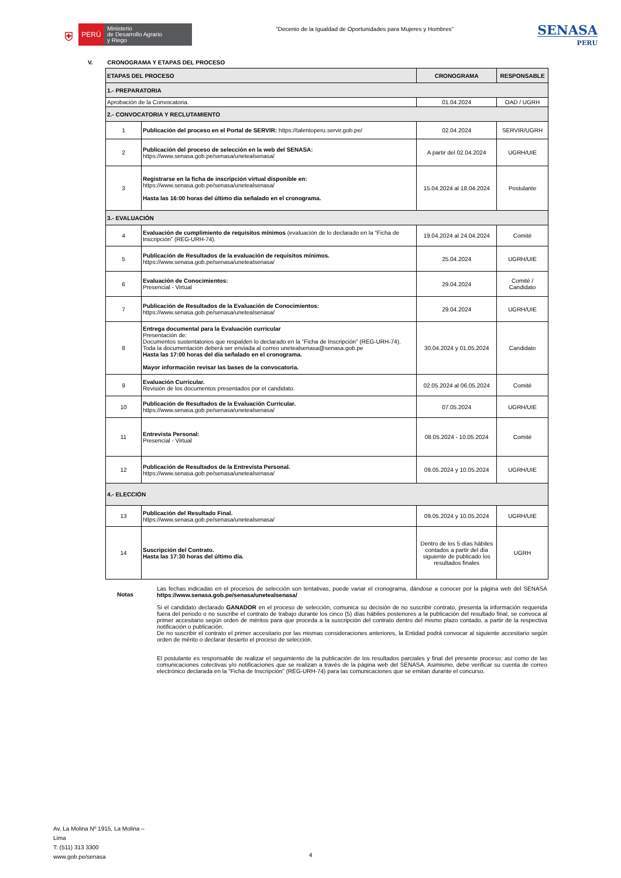⛨
PERÚ
Ministerio
de Desarrollo Agrario
y Riego
"Decenio de la Igualdad de Oportunidades para Mujeres y Hombres"
SENASA
PERU
V. CRONOGRAMA Y ETAPAS DEL PROCESO
| ETAPAS DEL PROCESO | | CRONOGRAMA | RESPONSABLE |
| --- | --- | --- | --- |
| 1.- PREPARATORIA | | | |
| Aprobación de la Convocatoria. | | 01.04.2024 | OAD / UGRH |
| 2.- CONVOCATORIA Y RECLUTAMIENTO | | | |
| 1 | Publicación del proceso en el Portal de SERVIR: https://talentoperu.servir.gob.pe/ | 02.04.2024 | SERVIR/UGRH |
| 2 | Publicación del proceso de selección en la web del SENASA: https://www.senasa.gob.pe/senasa/unetealsenasa/ | A partir del 02.04.2024 | UGRH/UIE |
| 3 | Registrarse en la ficha de inscripción virtual disponible en: https://www.senasa.gob.pe/senasa/unetealsenasa/ Hasta las 16:00 horas del último día señalado en el cronograma. | 15.04.2024 al 18.04.2024 | Postulante |
| 3.- EVALUACIÓN | | | |
| 4 | Evaluación de cumplimiento de requisitos mínimos (evaluación de lo declarado en la “Ficha de Inscripción” (REG-URH-74). | 19.04.2024 al 24.04.2024 | Comité |
| 5 | Publicación de Resultados de la evaluación de requisitos mínimos. https://www.senasa.gob.pe/senasa/unetealsenasa/ | 25.04.2024 | UGRH/UIE |
| 6 | Evaluación de Conocimientos: Presencial - Virtual | 29.04.2024 | Comité / Candidato |
| 7 | Publicación de Resultados de la Evaluación de Conocimientos: https://www.senasa.gob.pe/senasa/unetealsenasa/ | 29.04.2024 | UGRH/UIE |
| 8 | Entrega documental para la Evaluación curricular Presentación de: Documentos sustentatorios que respalden lo declarado en la “Ficha de Inscripción” (REG-URH-74). Toda la documentación deberá ser enviada al correo unetealsenasa@senasa.gob.pe Hasta las 17:00 horas del día señalado en el cronograma. Mayor información revisar las bases de la convocatoria. | 30.04.2024 y 01.05.2024 | Candidato |
| 9 | Evaluación Curricular. Revisión de los documentos presentados por el candidato. | 02.05.2024 al 06.05.2024 | Comité |
| 10 | Publicación de Resultados de la Evaluación Curricular. https://www.senasa.gob.pe/senasa/unetealsenasa/ | 07.05.2024 | UGRH/UIE |
| 11 | Entrevista Personal: Presencial - Virtual | 08.05.2024 - 10.05.2024 | Comité |
| 12 | Publicación de Resultados de la Entrevista Personal. https://www.senasa.gob.pe/senasa/unetealsenasa/ | 09.05.2024 y 10.05.2024 | UGRH/UIE |
| 4.- ELECCIÓN | | | |
| 13 | Publicación del Resultado Final. https://www.senasa.gob.pe/senasa/unetealsenasa/ | 09.05.2024 y 10.05.2024 | UGRH/UIE |
| 14 | Suscripción del Contrato. Hasta las 17:30 horas del último día. | Dentro de los 5 días hábiles contados a partir del día siguiente de publicado los resultados finales | UGRH |
Notas
Las fechas indicadas en el procesos de selección son tentativas, puede variar el cronograma, dándose a conocer por la página web del SENASA https://www.senasa.gob.pe/senasa/unetealsenasa/
Si el candidato declarado GANADOR en el proceso de selección, comunica su decisión de no suscribir contrato, presenta la información requerida fuera del periodo o no suscribe el contrato de trabajo durante los cinco (5) días hábiles posteriores a la publicación del resultado final, se convoca al primer accesitario según orden de méritos para que proceda a la suscripción del contrato dentro del mismo plazo contado, a partir de la respectiva notificación o publicación.
De no suscribir el contrato el primer accesitario por las mismas consideraciones anteriores, la Entidad podrá convocar al siguiente accesitario según orden de mérito o declarar desierto el proceso de selección.
El postulante es responsable de realizar el seguimiento de la publicación de los resultados parciales y final del presente proceso; así como de las comunicaciones colectivas y/o notificaciones que se realizan a través de la página web del SENASA. Asimismo, debe verificar su cuenta de correo electrónico declarada en la “Ficha de Inscripción” (REG-URH-74) para las comunicaciones que se emitan durante el concurso.
Av. La Molina Nº 1915, La Molina –
Lima
T: (511) 313 3300
www.gob.pe/senasa
4